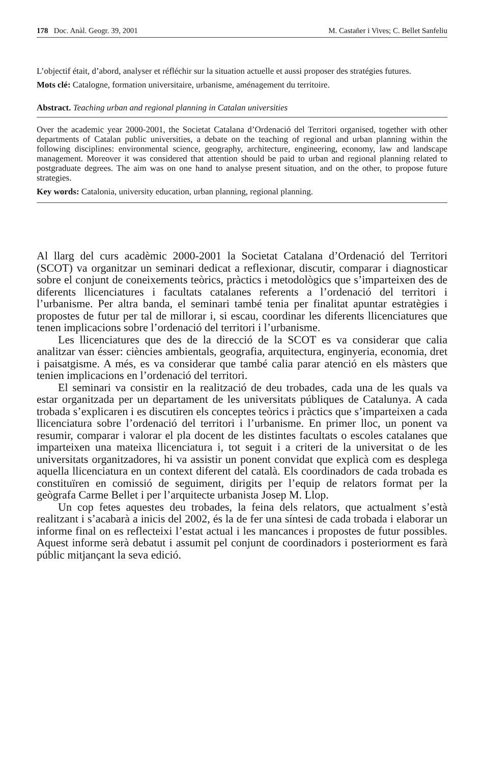178 Doc. Anàl. Geogr. 39, 2001 M. Castañer i Vives; C. Bellet Sanfeliu
L’objectif était, d’abord, analyser et réfléchir sur la situation actuelle et aussi proposer des stratégies futures.
Mots clé: Catalogne, formation universitaire, urbanisme, aménagement du territoire.
Abstract. Teaching urban and regional planning in Catalan universities
Over the academic year 2000-2001, the Societat Catalana d’Ordenació del Territori organised, together with other departments of Catalan public universities, a debate on the teaching of regional and urban planning within the following disciplines: environmental science, geography, architecture, engineering, economy, law and landscape management. Moreover it was considered that attention should be paid to urban and regional planning related to postgraduate degrees. The aim was on one hand to analyse present situation, and on the other, to propose future strategies.
Key words: Catalonia, university education, urban planning, regional planning.
Al llarg del curs acadèmic 2000-2001 la Societat Catalana d’Ordenació del Territori (SCOT) va organitzar un seminari dedicat a reflexionar, discutir, comparar i diagnosticar sobre el conjunt de coneixements teòrics, pràctics i metodològics que s’imparteixen des de diferents llicenciatures i facultats catalanes referents a l’ordenació del territori i l’urbanisme. Per altra banda, el seminari també tenia per finalitat apuntar estratègies i propostes de futur per tal de millorar i, si escau, coordinar les diferents llicenciatures que tenen implicacions sobre l’ordenació del territori i l’urbanisme.
Les llicenciatures que des de la direcció de la SCOT es va considerar que calia analitzar van ésser: ciències ambientals, geografia, arquitectura, enginyeria, economia, dret i paisatgisme. A més, es va considerar que també calia parar atenció en els màsters que tenien implicacions en l’ordenació del territori.
El seminari va consistir en la realització de deu trobades, cada una de les quals va estar organitzada per un departament de les universitats públiques de Catalunya. A cada trobada s’explicaren i es discutiren els conceptes teòrics i pràctics que s’imparteixen a cada llicenciatura sobre l’ordenació del territori i l’urbanisme. En primer lloc, un ponent va resumir, comparar i valorar el pla docent de les distintes facultats o escoles catalanes que imparteixen una mateixa llicenciatura i, tot seguit i a criteri de la universitat o de les universitats organitzadores, hi va assistir un ponent convidat que explicà com es desplega aquella llicenciatura en un context diferent del català. Els coordinadors de cada trobada es constituïren en comissió de seguiment, dirigits per l’equip de relators format per la geògrafa Carme Bellet i per l’arquitecte urbanista Josep M. Llop.
Un cop fetes aquestes deu trobades, la feina dels relators, que actualment s’està realitzant i s’acabarà a inicis del 2002, és la de fer una síntesi de cada trobada i elaborar un informe final on es reflecteixi l’estat actual i les mancances i propostes de futur possibles. Aquest informe serà debatut i assumit pel conjunt de coordinadors i posteriorment es farà públic mitjançant la seva edició.